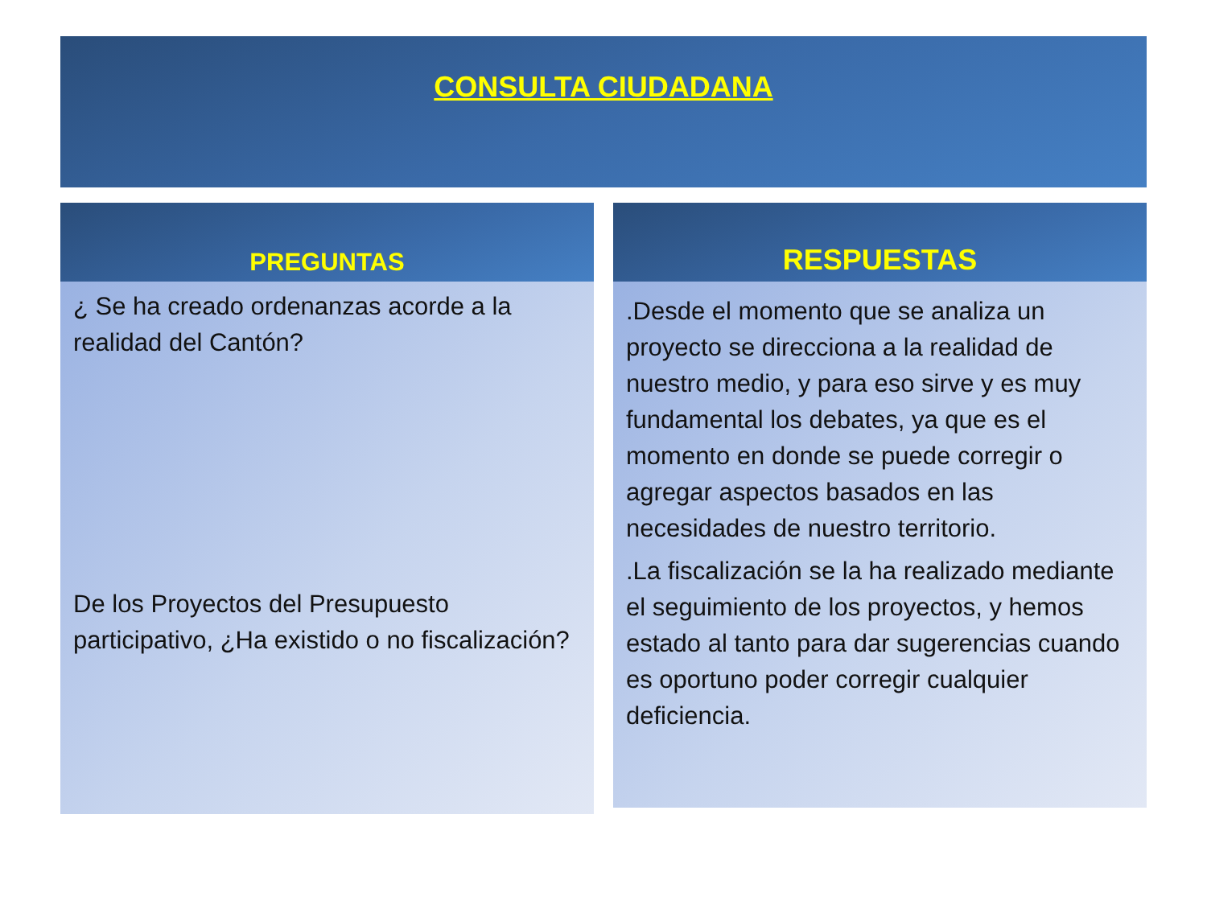CONSULTA CIUDADANA
PREGUNTAS
¿ Se ha creado ordenanzas acorde a la realidad del Cantón?
De los Proyectos del Presupuesto participativo, ¿Ha existido o no fiscalización?
RESPUESTAS
.Desde el momento que se analiza un proyecto se direcciona a la realidad de nuestro medio, y para eso sirve y es muy fundamental los debates, ya que es el momento en donde se puede corregir o agregar aspectos basados en las necesidades de nuestro territorio.
.La fiscalización se la ha realizado mediante el seguimiento de los proyectos, y hemos estado al tanto para dar sugerencias cuando es oportuno poder corregir cualquier deficiencia.